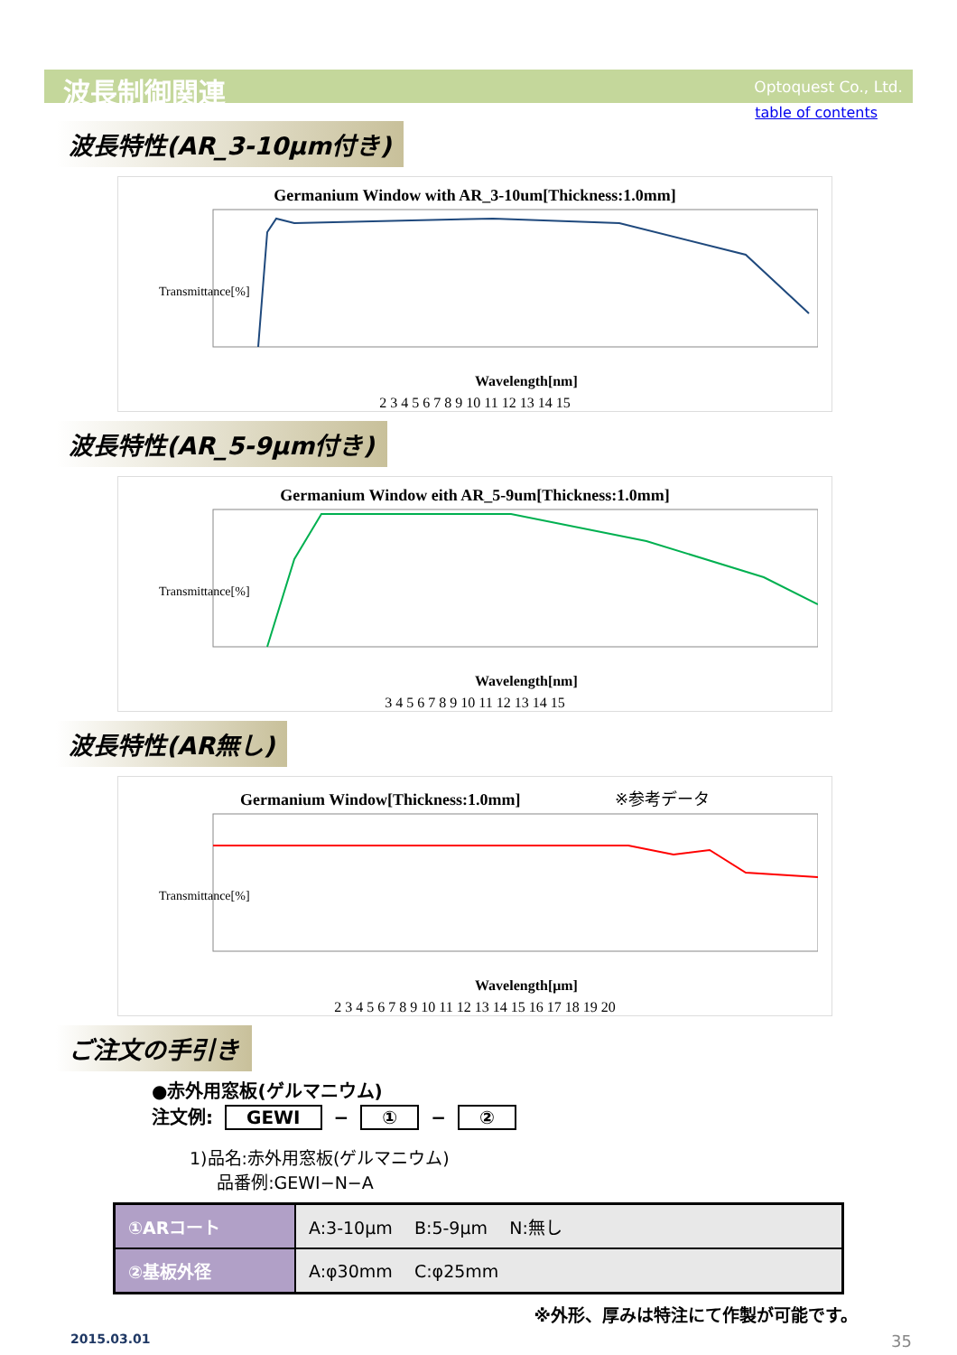波長制御関連
Optoquest Co., Ltd.
table of contents
波長特性(AR_3-10μm付き)
Germanium Window with AR_3-10um[Thickness:1.0mm]
Transmittance[%]
Wavelength[nm]
2 3 4 5 6 7 8 9 10 11 12 13 14 15
波長特性(AR_5-9μm付き)
Germanium Window eith AR_5-9um[Thickness:1.0mm]
Transmittance[%]
Wavelength[nm]
3 4 5 6 7 8 9 10 11 12 13 14 15
波長特性(AR無し)
Germanium Window[Thickness:1.0mm] ※参考データ
Transmittance[%]
Wavelength[μm]
2 3 4 5 6 7 8 9 10 11 12 13 14 15 16 17 18 19 20
ご注文の手引き
●赤外用窓板(ゲルマニウム)
注文例: GEWI − ① − ②
1)品名:赤外用窓板(ゲルマニウム)
品番例:GEWI−N−A
| ①ARコート | A:3-10μm B:5-9μm N:無し |
| ②基板外径 | A:φ30mm C:φ25mm |
※外形、厚みは特注にて作製が可能です。
2015.03.01 35